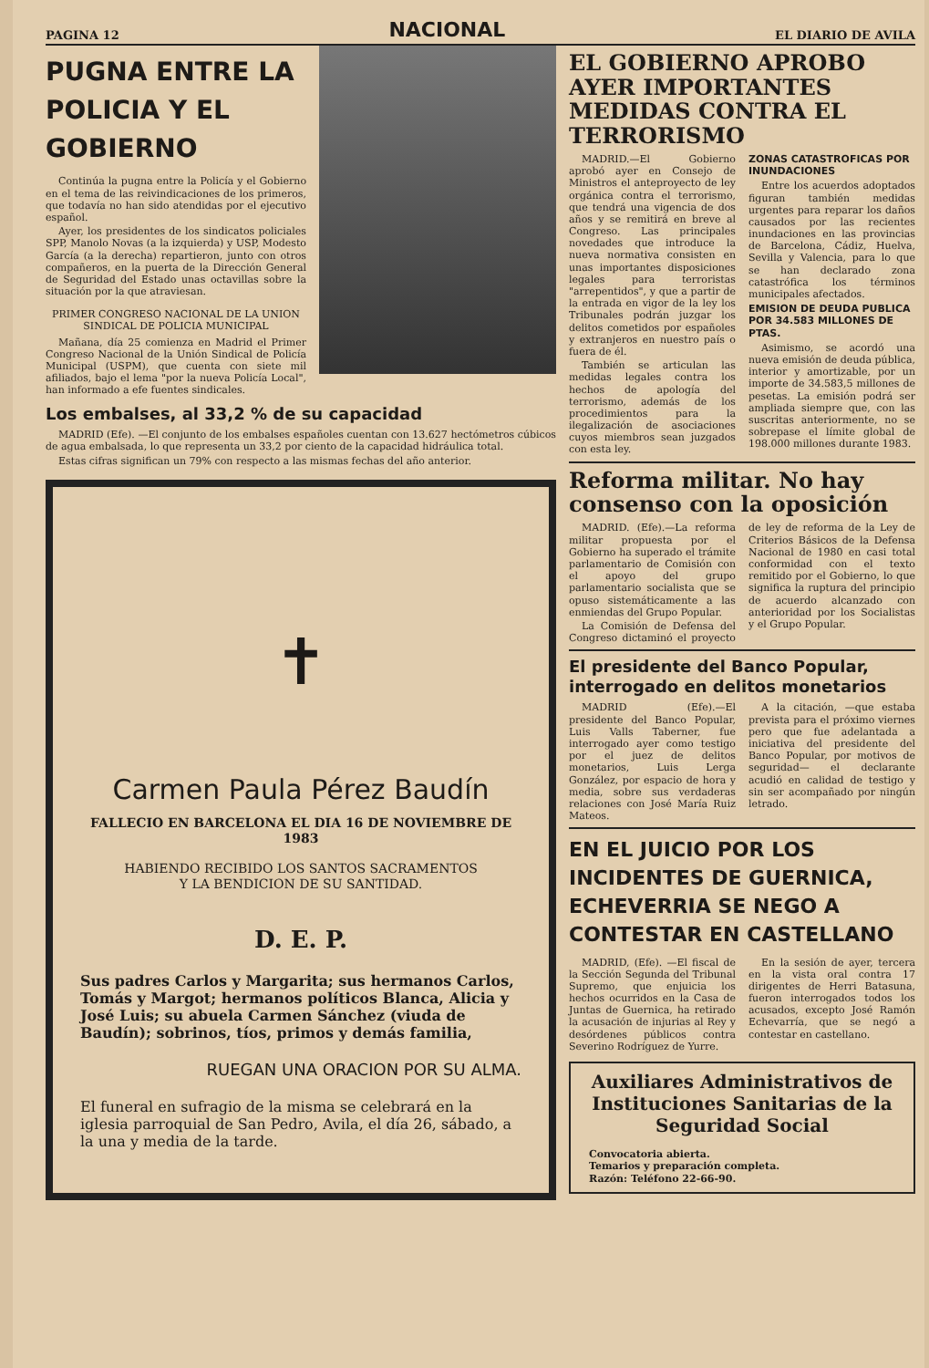PAGINA 12 NACIONAL EL DIARIO DE AVILA
PUGNA ENTRE LA POLICIA Y EL GOBIERNO
Continúa la pugna entre la Policía y el Gobierno en el tema de las reivindicaciones de los primeros, que todavía no han sido atendidas por el ejecutivo español.
Ayer, los presidentes de los sindicatos policiales SPP, Manolo Novas (a la izquierda) y USP, Modesto García (a la derecha) repartieron, junto con otros compañeros, en la puerta de la Dirección General de Seguridad del Estado unas octavillas sobre la situación por la que atraviesan.
PRIMER CONGRESO NACIONAL DE LA UNION SINDICAL DE POLICIA MUNICIPAL
Mañana, día 25 comienza en Madrid el Primer Congreso Nacional de la Unión Sindical de Policía Municipal (USPM), que cuenta con siete mil afiliados, bajo el lema "por la nueva Policía Local", han informado a efe fuentes sindicales.
Los embalses, al 33,2 % de su capacidad
MADRID (Efe). —El conjunto de los embalses españoles cuentan con 13.627 hectómetros cúbicos de agua embalsada, lo que representa un 33,2 por ciento de la capacidad hidráulica total.
Estas cifras significan un 79% con respecto a las mismas fechas del año anterior.
✝
Carmen Paula Pérez Baudín
FALLECIO EN BARCELONA EL DIA 16 DE NOVIEMBRE DE 1983
HABIENDO RECIBIDO LOS SANTOS SACRAMENTOS
Y LA BENDICION DE SU SANTIDAD.
D. E. P.
Sus padres Carlos y Margarita; sus hermanos Carlos, Tomás y Margot; hermanos políticos Blanca, Alicia y José Luis; su abuela Carmen Sánchez (viuda de Baudín); sobrinos, tíos, primos y demás familia,
RUEGAN UNA ORACION POR SU ALMA.
El funeral en sufragio de la misma se celebrará en la iglesia parroquial de San Pedro, Avila, el día 26, sábado, a la una y media de la tarde.
EL GOBIERNO APROBO AYER IMPORTANTES MEDIDAS CONTRA EL TERRORISMO
MADRID.—El Gobierno aprobó ayer en Consejo de Ministros el anteproyecto de ley orgánica contra el terrorismo, que tendrá una vigencia de dos años y se remitirá en breve al Congreso. Las principales novedades que introduce la nueva normativa consisten en unas importantes disposiciones legales para terroristas "arrepentidos", y que a partir de la entrada en vigor de la ley los Tribunales podrán juzgar los delitos cometidos por españoles y extranjeros en nuestro país o fuera de él.
También se articulan las medidas legales contra los hechos de apología del terrorismo, además de los procedimientos para la ilegalización de asociaciones cuyos miembros sean juzgados con esta ley.
ZONAS CATASTROFICAS POR INUNDACIONES
Entre los acuerdos adoptados figuran también medidas urgentes para reparar los daños causados por las recientes inundaciones en las provincias de Barcelona, Cádiz, Huelva, Sevilla y Valencia, para lo que se han declarado zona catastrófica los términos municipales afectados.
EMISION DE DEUDA PUBLICA POR 34.583 MILLONES DE PTAS.
Asimismo, se acordó una nueva emisión de deuda pública, interior y amortizable, por un importe de 34.583,5 millones de pesetas. La emisión podrá ser ampliada siempre que, con las suscritas anteriormente, no se sobrepase el límite global de 198.000 millones durante 1983.
Reforma militar. No hay consenso con la oposición
MADRID. (Efe).—La reforma militar propuesta por el Gobierno ha superado el trámite parlamentario de Comisión con el apoyo del grupo parlamentario socialista que se opuso sistemáticamente a las enmiendas del Grupo Popular.
La Comisión de Defensa del Congreso dictaminó el proyecto de ley de reforma de la Ley de Criterios Básicos de la Defensa Nacional de 1980 en casi total conformidad con el texto remitido por el Gobierno, lo que significa la ruptura del principio de acuerdo alcanzado con anterioridad por los Socialistas y el Grupo Popular.
El presidente del Banco Popular, interrogado en delitos monetarios
MADRID (Efe).—El presidente del Banco Popular, Luis Valls Taberner, fue interrogado ayer como testigo por el juez de delitos monetarios, Luis Lerga González, por espacio de hora y media, sobre sus verdaderas relaciones con José María Ruiz Mateos.
A la citación, —que estaba prevista para el próximo viernes pero que fue adelantada a iniciativa del presidente del Banco Popular, por motivos de seguridad— el declarante acudió en calidad de testigo y sin ser acompañado por ningún letrado.
EN EL JUICIO POR LOS INCIDENTES DE GUERNICA, ECHEVERRIA SE NEGO A CONTESTAR EN CASTELLANO
MADRID, (Efe). —El fiscal de la Sección Segunda del Tribunal Supremo, que enjuicia los hechos ocurridos en la Casa de Juntas de Guernica, ha retirado la acusación de injurias al Rey y desórdenes públicos contra Severino Rodríguez de Yurre.
En la sesión de ayer, tercera en la vista oral contra 17 dirigentes de Herri Batasuna, fueron interrogados todos los acusados, excepto José Ramón Echevarría, que se negó a contestar en castellano.
Auxiliares Administrativos de Instituciones Sanitarias de la Seguridad Social
Convocatoria abierta.
Temarios y preparación completa.
Razón: Teléfono 22-66-90.